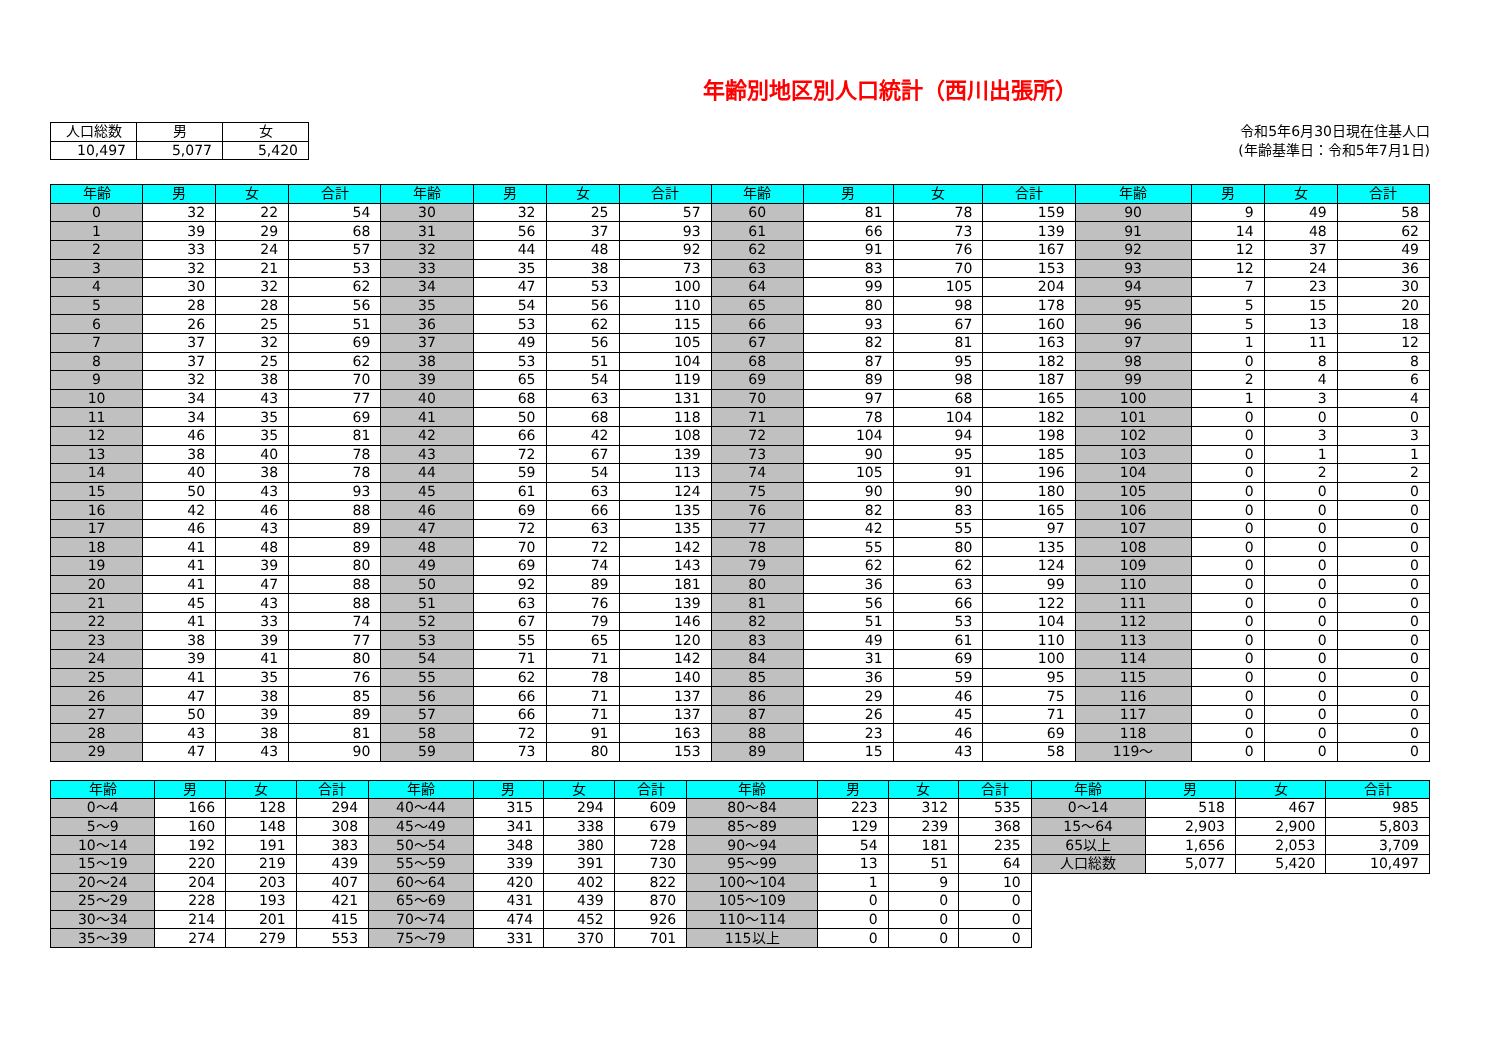年齢別地区別人口統計（西川出張所）
| 人口総数 | 男 | 女 |
| --- | --- | --- |
| 10,497 | 5,077 | 5,420 |
令和5年6月30日現在住基人口
(年齢基準日：令和5年7月1日)
| 年齢 | 男 | 女 | 合計 | 年齢 | 男 | 女 | 合計 | 年齢 | 男 | 女 | 合計 | 年齢 | 男 | 女 | 合計 |
| --- | --- | --- | --- | --- | --- | --- | --- | --- | --- | --- | --- | --- | --- | --- | --- |
| 0 | 32 | 22 | 54 | 30 | 32 | 25 | 57 | 60 | 81 | 78 | 159 | 90 | 9 | 49 | 58 |
| 1 | 39 | 29 | 68 | 31 | 56 | 37 | 93 | 61 | 66 | 73 | 139 | 91 | 14 | 48 | 62 |
| 2 | 33 | 24 | 57 | 32 | 44 | 48 | 92 | 62 | 91 | 76 | 167 | 92 | 12 | 37 | 49 |
| 3 | 32 | 21 | 53 | 33 | 35 | 38 | 73 | 63 | 83 | 70 | 153 | 93 | 12 | 24 | 36 |
| 4 | 30 | 32 | 62 | 34 | 47 | 53 | 100 | 64 | 99 | 105 | 204 | 94 | 7 | 23 | 30 |
| 5 | 28 | 28 | 56 | 35 | 54 | 56 | 110 | 65 | 80 | 98 | 178 | 95 | 5 | 15 | 20 |
| 6 | 26 | 25 | 51 | 36 | 53 | 62 | 115 | 66 | 93 | 67 | 160 | 96 | 5 | 13 | 18 |
| 7 | 37 | 32 | 69 | 37 | 49 | 56 | 105 | 67 | 82 | 81 | 163 | 97 | 1 | 11 | 12 |
| 8 | 37 | 25 | 62 | 38 | 53 | 51 | 104 | 68 | 87 | 95 | 182 | 98 | 0 | 8 | 8 |
| 9 | 32 | 38 | 70 | 39 | 65 | 54 | 119 | 69 | 89 | 98 | 187 | 99 | 2 | 4 | 6 |
| 10 | 34 | 43 | 77 | 40 | 68 | 63 | 131 | 70 | 97 | 68 | 165 | 100 | 1 | 3 | 4 |
| 11 | 34 | 35 | 69 | 41 | 50 | 68 | 118 | 71 | 78 | 104 | 182 | 101 | 0 | 0 | 0 |
| 12 | 46 | 35 | 81 | 42 | 66 | 42 | 108 | 72 | 104 | 94 | 198 | 102 | 0 | 3 | 3 |
| 13 | 38 | 40 | 78 | 43 | 72 | 67 | 139 | 73 | 90 | 95 | 185 | 103 | 0 | 1 | 1 |
| 14 | 40 | 38 | 78 | 44 | 59 | 54 | 113 | 74 | 105 | 91 | 196 | 104 | 0 | 2 | 2 |
| 15 | 50 | 43 | 93 | 45 | 61 | 63 | 124 | 75 | 90 | 90 | 180 | 105 | 0 | 0 | 0 |
| 16 | 42 | 46 | 88 | 46 | 69 | 66 | 135 | 76 | 82 | 83 | 165 | 106 | 0 | 0 | 0 |
| 17 | 46 | 43 | 89 | 47 | 72 | 63 | 135 | 77 | 42 | 55 | 97 | 107 | 0 | 0 | 0 |
| 18 | 41 | 48 | 89 | 48 | 70 | 72 | 142 | 78 | 55 | 80 | 135 | 108 | 0 | 0 | 0 |
| 19 | 41 | 39 | 80 | 49 | 69 | 74 | 143 | 79 | 62 | 62 | 124 | 109 | 0 | 0 | 0 |
| 20 | 41 | 47 | 88 | 50 | 92 | 89 | 181 | 80 | 36 | 63 | 99 | 110 | 0 | 0 | 0 |
| 21 | 45 | 43 | 88 | 51 | 63 | 76 | 139 | 81 | 56 | 66 | 122 | 111 | 0 | 0 | 0 |
| 22 | 41 | 33 | 74 | 52 | 67 | 79 | 146 | 82 | 51 | 53 | 104 | 112 | 0 | 0 | 0 |
| 23 | 38 | 39 | 77 | 53 | 55 | 65 | 120 | 83 | 49 | 61 | 110 | 113 | 0 | 0 | 0 |
| 24 | 39 | 41 | 80 | 54 | 71 | 71 | 142 | 84 | 31 | 69 | 100 | 114 | 0 | 0 | 0 |
| 25 | 41 | 35 | 76 | 55 | 62 | 78 | 140 | 85 | 36 | 59 | 95 | 115 | 0 | 0 | 0 |
| 26 | 47 | 38 | 85 | 56 | 66 | 71 | 137 | 86 | 29 | 46 | 75 | 116 | 0 | 0 | 0 |
| 27 | 50 | 39 | 89 | 57 | 66 | 71 | 137 | 87 | 26 | 45 | 71 | 117 | 0 | 0 | 0 |
| 28 | 43 | 38 | 81 | 58 | 72 | 91 | 163 | 88 | 23 | 46 | 69 | 118 | 0 | 0 | 0 |
| 29 | 47 | 43 | 90 | 59 | 73 | 80 | 153 | 89 | 15 | 43 | 58 | 119～ | 0 | 0 | 0 |
| 年齢 | 男 | 女 | 合計 | 年齢 | 男 | 女 | 合計 | 年齢 | 男 | 女 | 合計 | 年齢 | 男 | 女 | 合計 |
| --- | --- | --- | --- | --- | --- | --- | --- | --- | --- | --- | --- | --- | --- | --- | --- |
| 0～4 | 166 | 128 | 294 | 40～44 | 315 | 294 | 609 | 80～84 | 223 | 312 | 535 | 0～14 | 518 | 467 | 985 |
| 5～9 | 160 | 148 | 308 | 45～49 | 341 | 338 | 679 | 85～89 | 129 | 239 | 368 | 15～64 | 2,903 | 2,900 | 5,803 |
| 10～14 | 192 | 191 | 383 | 50～54 | 348 | 380 | 728 | 90～94 | 54 | 181 | 235 | 65以上 | 1,656 | 2,053 | 3,709 |
| 15～19 | 220 | 219 | 439 | 55～59 | 339 | 391 | 730 | 95～99 | 13 | 51 | 64 | 人口総数 | 5,077 | 5,420 | 10,497 |
| 20～24 | 204 | 203 | 407 | 60～64 | 420 | 402 | 822 | 100～104 | 1 | 9 | 10 | | | | |
| 25～29 | 228 | 193 | 421 | 65～69 | 431 | 439 | 870 | 105～109 | 0 | 0 | 0 | | | | |
| 30～34 | 214 | 201 | 415 | 70～74 | 474 | 452 | 926 | 110～114 | 0 | 0 | 0 | | | | |
| 35～39 | 274 | 279 | 553 | 75～79 | 331 | 370 | 701 | 115以上 | 0 | 0 | 0 | | | | |